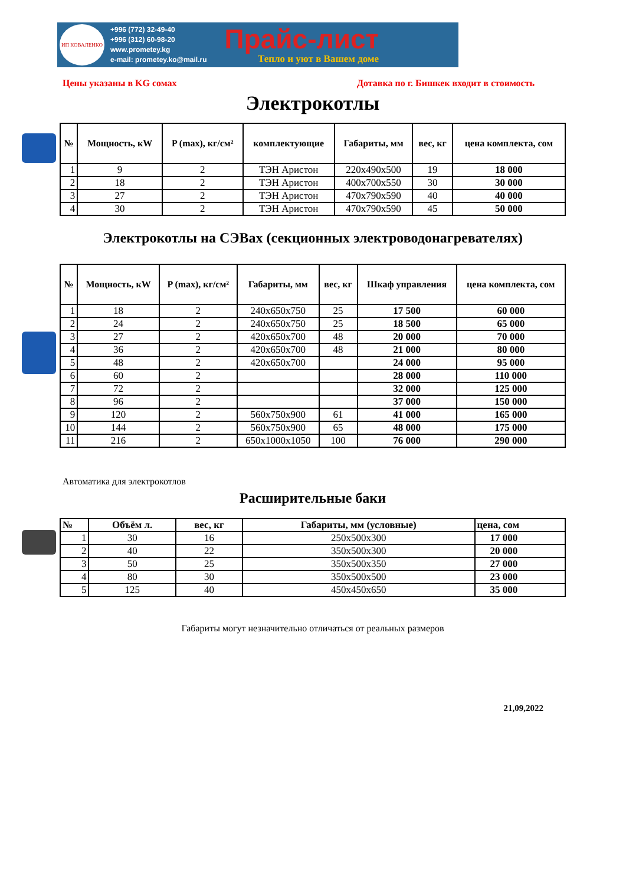ИП КОВАЛЕНКО
+996 (772) 32-49-40
+996 (312) 60-98-20
www.prometey.kg
e-mail: prometey.ko@mail.ru
Прайс-лист
Тепло и уют в Вашем доме
Цены указаны в KG сомах Дотавка по г. Бишкек входит в стоимость
Электрокотлы
| № | Мощность, кW | P (max), кг/см² | комплектующие | Габариты, мм | вес, кг | цена комплекта, сом |
| --- | --- | --- | --- | --- | --- | --- |
| 1 | 9 | 2 | ТЭН Аристон | 220х490х500 | 19 | 18 000 |
| 2 | 18 | 2 | ТЭН Аристон | 400х700х550 | 30 | 30 000 |
| 3 | 27 | 2 | ТЭН Аристон | 470х790х590 | 40 | 40 000 |
| 4 | 30 | 2 | ТЭН Аристон | 470х790х590 | 45 | 50 000 |
Электрокотлы на СЭВах (секционных электроводонагревателях)
| № | Мощность, кW | P (max), кг/см² | Габариты, мм | вес, кг | Шкаф управления | цена комплекта, сом |
| --- | --- | --- | --- | --- | --- | --- |
| 1 | 18 | 2 | 240х650х750 | 25 | 17 500 | 60 000 |
| 2 | 24 | 2 | 240х650х750 | 25 | 18 500 | 65 000 |
| 3 | 27 | 2 | 420х650х700 | 48 | 20 000 | 70 000 |
| 4 | 36 | 2 | 420х650х700 | 48 | 21 000 | 80 000 |
| 5 | 48 | 2 | 420х650х700 | | 24 000 | 95 000 |
| 6 | 60 | 2 | | | 28 000 | 110 000 |
| 7 | 72 | 2 | | | 32 000 | 125 000 |
| 8 | 96 | 2 | | | 37 000 | 150 000 |
| 9 | 120 | 2 | 560х750х900 | 61 | 41 000 | 165 000 |
| 10 | 144 | 2 | 560х750х900 | 65 | 48 000 | 175 000 |
| 11 | 216 | 2 | 650х1000х1050 | 100 | 76 000 | 290 000 |
Автоматика для электрокотлов
Расширительные баки
| № | Объём л. | вес, кг | Габариты, мм (условные) | цена, сом |
| 1 | 30 | 16 | 250х500х300 | 17 000 |
| 2 | 40 | 22 | 350х500х300 | 20 000 |
| 3 | 50 | 25 | 350х500х350 | 27 000 |
| 4 | 80 | 30 | 350х500х500 | 23 000 |
| 5 | 125 | 40 | 450х450х650 | 35 000 |
Габариты могут незначительно отличаться от реальных размеров
21,09,2022